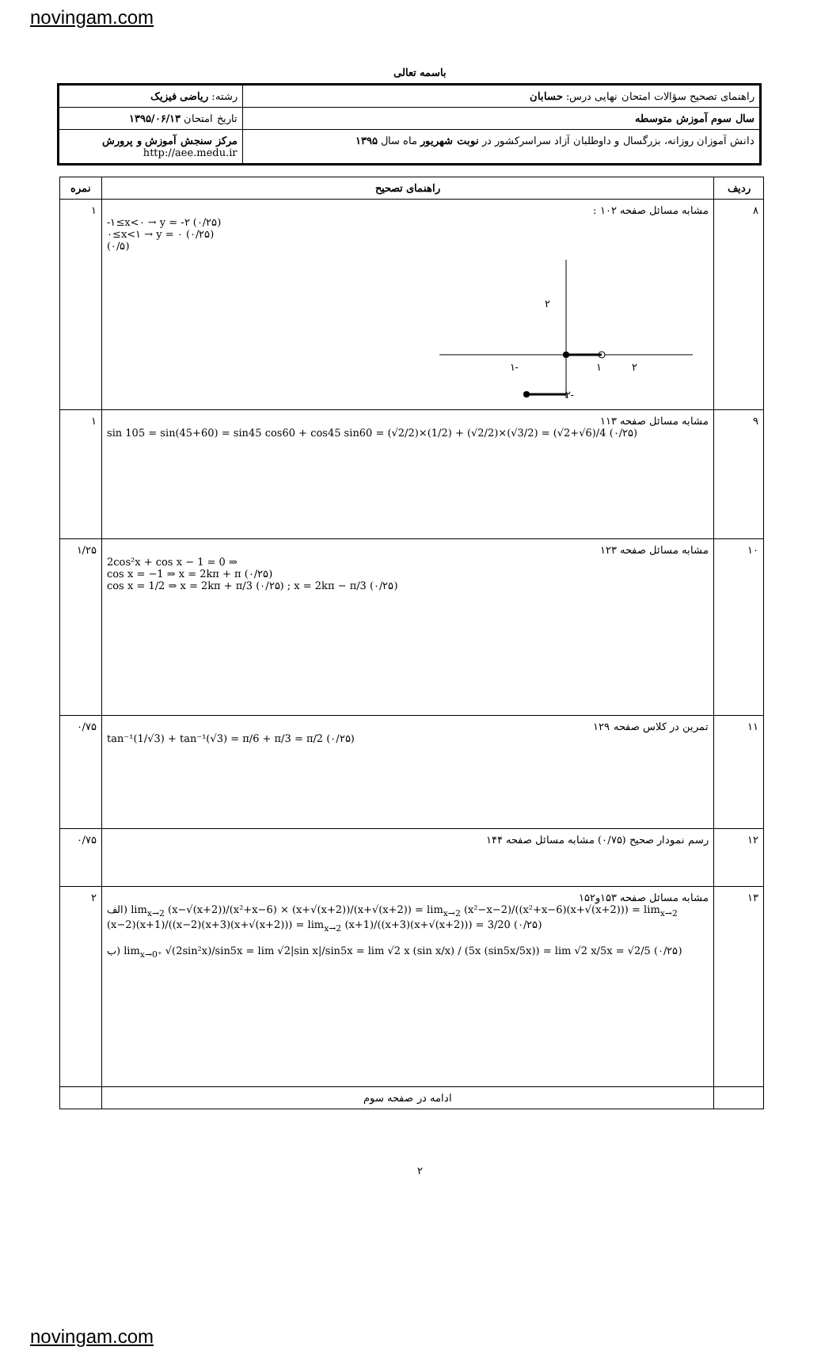novingam.com
باسمه تعالی
| راهنمای تصحیح سؤالات امتحان نهایی درس: حسابان | رشته: ریاضی فیزیک |
| سال سوم آموزش متوسطه | تاریخ امتحان ۱۳۹۵/۰۶/۱۳ |
| دانش آموزان روزانه، بزرگسال و داوطلبان آزاد سراسرکشور در نوبت شهریور ماه سال ۱۳۹۵ | مرکز سنجش آموزش و پرورش http://aee.medu.ir |
| ردیف | راهنمای تصحیح | نمره |
| --- | --- | --- |
| ۸ | مشابه مسائل صفحه ۱۰۲ : -۱≤x<۰ → y = -۲ (۰/۲۵) ۰≤x<۱ → y = ۰ (۰/۲۵) (۰/۵) ۲ -۱ ۱ ۲ -۲ | ۱ |
| ۹ | مشابه مسائل صفحه ۱۱۳ sin 105 = sin(45+60) = sin45 cos60 + cos45 sin60 = (√2/2)×(1/2) + (√2/2)×(√3/2) = (√2+√6)/4 (۰/۲۵) | ۱ |
| ۱۰ | مشابه مسائل صفحه ۱۲۳ 2cos²x + cos x − 1 = 0 ⇒ cos x = −1 ⇒ x = 2kπ + π (۰/۲۵) cos x = 1/2 ⇒ x = 2kπ + π/3 (۰/۲۵) ; x = 2kπ − π/3 (۰/۲۵) | ۱/۲۵ |
| ۱۱ | تمرین در کلاس صفحه ۱۲۹ tan⁻¹(1/√3) + tan⁻¹(√3) = π/6 + π/3 = π/2 (۰/۲۵) | ۰/۷۵ |
| ۱۲ | رسم نمودار صحیح (۰/۷۵) مشابه مسائل صفحه ۱۴۴ | ۰/۷۵ |
| ۱۳ | مشابه مسائل صفحه ۱۵۳و۱۵۲ الف) lim<sub>x→2</sub> (x−√(x+2))/(x²+x−6) × (x+√(x+2))/(x+√(x+2)) = lim<sub>x→2</sub> (x²−x−2)/((x²+x−6)(x+√(x+2))) = lim<sub>x→2</sub> (x−2)(x+1)/((x−2)(x+3)(x+√(x+2))) = lim<sub>x→2</sub> (x+1)/((x+3)(x+√(x+2))) = 3/20 (۰/۲۵) ب) lim<sub>x→0⁺</sub> √(2sin²x)/sin5x = lim √2/sin x//sin5x = lim √2 x (sin x/x) / (5x (sin5x/5x)) = lim √2 x/5x = √2/5 (۰/۲۵) | ۲ |
| | ادامه در صفحه سوم | |
۲
novingam.com